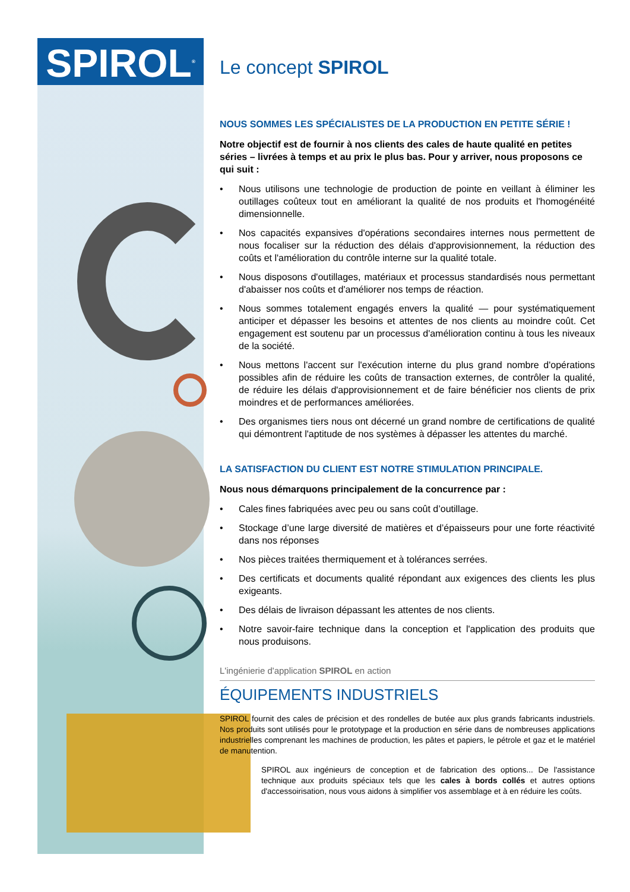SPIROL<sup>®</sup>
Le concept SPIROL
NOUS SOMMES LES SPÉCIALISTES DE LA PRODUCTION EN PETITE SÉRIE !
Notre objectif est de fournir à nos clients des cales de haute qualité en petites séries – livrées à temps et au prix le plus bas. Pour y arriver, nous proposons ce qui suit :
• Nous utilisons une technologie de production de pointe en veillant à éliminer les outillages coûteux tout en améliorant la qualité de nos produits et l'homogénéité dimensionnelle.
• Nos capacités expansives d'opérations secondaires internes nous permettent de nous focaliser sur la réduction des délais d'approvisionnement, la réduction des coûts et l'amélioration du contrôle interne sur la qualité totale.
• Nous disposons d'outillages, matériaux et processus standardisés nous permettant d'abaisser nos coûts et d'améliorer nos temps de réaction.
• Nous sommes totalement engagés envers la qualité — pour systématiquement anticiper et dépasser les besoins et attentes de nos clients au moindre coût. Cet engagement est soutenu par un processus d'amélioration continu à tous les niveaux de la société.
• Nous mettons l'accent sur l'exécution interne du plus grand nombre d'opérations possibles afin de réduire les coûts de transaction externes, de contrôler la qualité, de réduire les délais d'approvisionnement et de faire bénéficier nos clients de prix moindres et de performances améliorées.
• Des organismes tiers nous ont décerné un grand nombre de certifications de qualité qui démontrent l'aptitude de nos systèmes à dépasser les attentes du marché.
LA SATISFACTION DU CLIENT EST NOTRE STIMULATION PRINCIPALE.
Nous nous démarquons principalement de la concurrence par :
• Cales fines fabriquées avec peu ou sans coût d’outillage.
• Stockage d’une large diversité de matières et d’épaisseurs pour une forte réactivité dans nos réponses
• Nos pièces traitées thermiquement et à tolérances serrées.
• Des certificats et documents qualité répondant aux exigences des clients les plus exigeants.
• Des délais de livraison dépassant les attentes de nos clients.
• Notre savoir-faire technique dans la conception et l'application des produits que nous produisons.
L'ingénierie d'application SPIROL en action
ÉQUIPEMENTS INDUSTRIELS
SPIROL fournit des cales de précision et des rondelles de butée aux plus grands fabricants industriels. Nos produits sont utilisés pour le prototypage et la production en série dans de nombreuses applications industrielles comprenant les machines de production, les pâtes et papiers, le pétrole et gaz et le matériel de manutention.
SPIROL aux ingénieurs de conception et de fabrication des options... De l'assistance technique aux produits spéciaux tels que les cales à bords collés et autres options d'accessoirisation, nous vous aidons à simplifier vos assemblage et à en réduire les coûts.